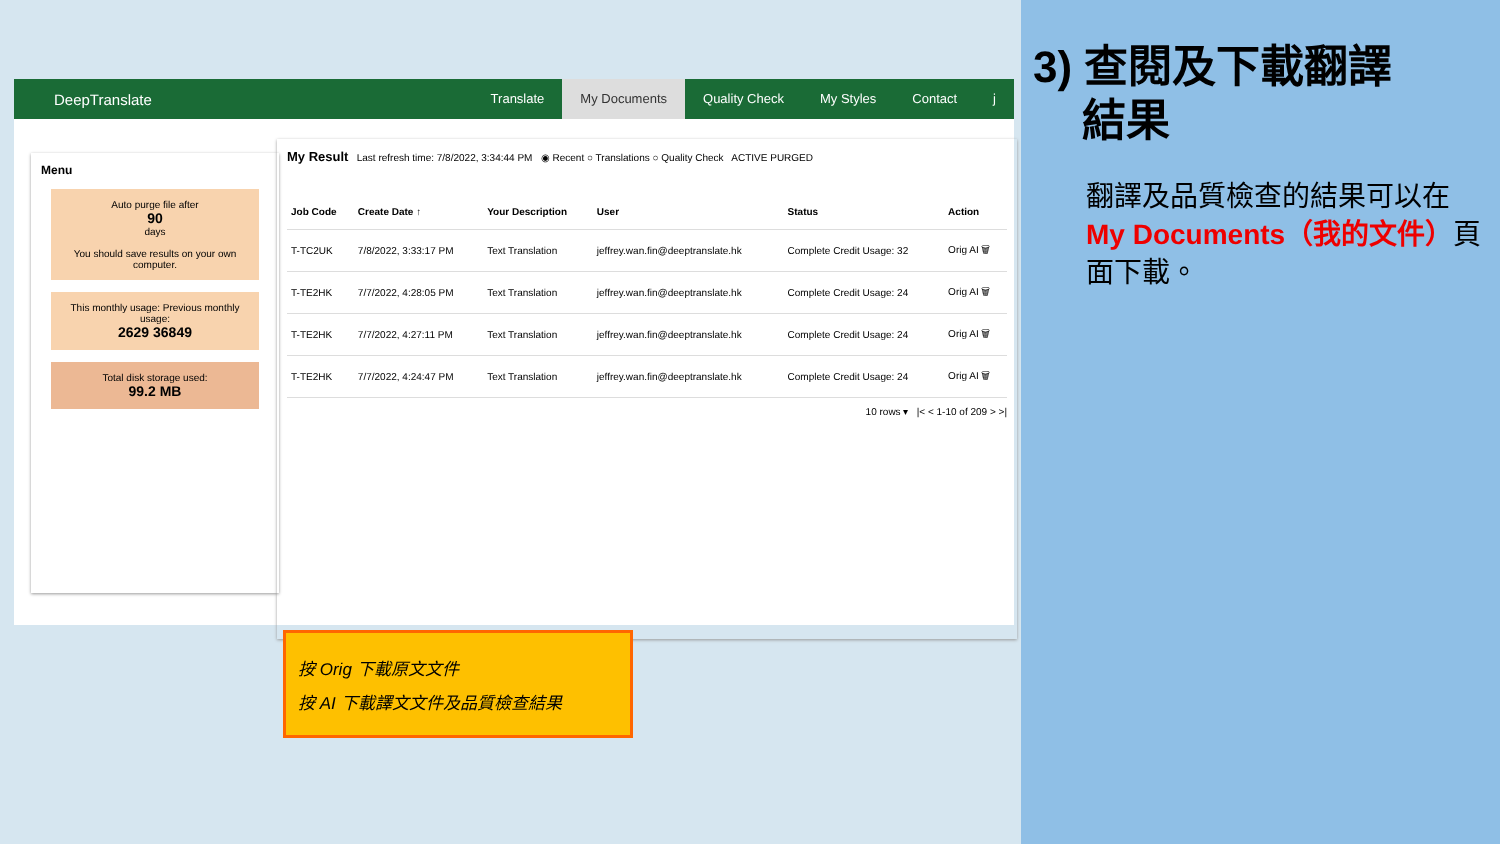DeepTranslate Translate My Documents Quality Check My Styles Contact j
Menu
Auto purge file after
90
days
You should save results on your own computer.
This monthly usage: Previous monthly usage:
2629 36849
Total disk storage used:
99.2 MB
My Result Last refresh time: 7/8/2022, 3:34:44 PM ◉ Recent ○ Translations ○ Quality Check ACTIVE PURGED
| Job Code | Create Date ↑ | Your Description | User | Status | Action |
| --- | --- | --- | --- | --- | --- |
| T-TC2UK | 7/8/2022, 3:33:17 PM | Text Translation | jeffrey.wan.fin@deeptranslate.hk | Complete Credit Usage: 32 | Orig AI 🗑 |
| T-TE2HK | 7/7/2022, 4:28:05 PM | Text Translation | jeffrey.wan.fin@deeptranslate.hk | Complete Credit Usage: 24 | Orig AI 🗑 |
| T-TE2HK | 7/7/2022, 4:27:11 PM | Text Translation | jeffrey.wan.fin@deeptranslate.hk | Complete Credit Usage: 24 | Orig AI 🗑 |
| T-TE2HK | 7/7/2022, 4:24:47 PM | Text Translation | jeffrey.wan.fin@deeptranslate.hk | Complete Credit Usage: 24 | Orig AI 🗑 |
10 rows ▾ |< < 1-10 of 209 > >|
按 Orig 下載原文文件
按 AI 下載譯文文件及品質檢查結果
3) 查閱及下載翻譯
結果
翻譯及品質檢查的結果可以在 My Documents（我的文件）頁面下載。